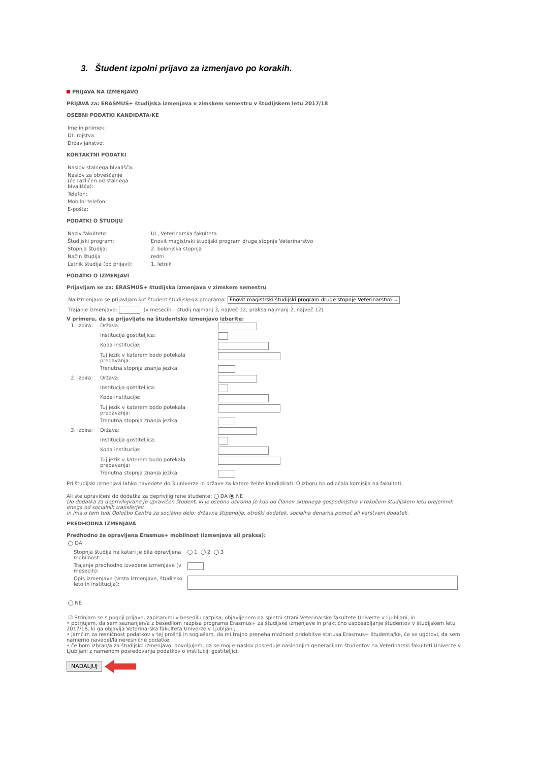3. Študent izpolni prijavo za izmenjavo po korakih.
PRIJAVA NA IZMENJAVO
PRIJAVA za: ERASMUS+ študijska izmenjava v zimskem semestru v študijskem letu 2017/18
OSEBNI PODATKI KANDIDATA/KE
| Ime in priimek: | |
| Dt. rojstva: | |
| Državljanstvo: | |
KONTAKTNI PODATKI
| Naslov stalnega bivališča: | |
| Naslov za obveščanje (če različen od stalnega bivališča): | |
| Telefon: | |
| Mobilni telefon: | |
| E-pošta: | |
PODATKI O ŠTUDIJU
| Naziv fakultete: | UL, Veterinarska fakulteta |
| Študijski program: | Enovit magistrski študijski program druge stopnje Veterinarstvo |
| Stopnja študija: | 2. bolonjska stopnja |
| Način študija | redni |
| Letnik študija (ob prijavi): | 1. letnik |
PODATKI O IZMENJAVI
Prijavljam se za: ERASMUS+ študijska izmenjava v zimskem semestru
Na izmenjavo se prijavljam kot študent študijskega programa: Enovit magistrski študijski program druge stopnje Veterinarstvo ⌄
Trajanje izmenjave: (v mesecih – študij najmanj 3, največ 12; praksa najmanj 2, največ 12)
V primeru, da se prijavljate na študentsko izmenjavo izberite:
| 1. izbira: | Država: | |
| | Institucija gostiteljica: | |
| | Koda institucije: | |
| | Tuj jezik v katerem bodo potekala predavanja: | |
| | Trenutna stopnja znanja jezika: | |
| 2. izbira: | Država: | |
| | Institucija gostiteljica: | |
| | Koda institucije: | |
| | Tuj jezik v katerem bodo potekala predavanja: | |
| | Trenutna stopnja znanja jezika: | |
| 3. izbira: | Država: | |
| | Institucija gostiteljica: | |
| | Koda institucije: | |
| | Tuj jezik v katerem bodo potekala predavanja: | |
| | Trenutna stopnja znanja jezika: | |
Pri študijski izmenjavi lahko navedete do 3 univerze in države za katere želite kandidirati. O izboru bo odločala komisija na fakulteti.
Ali ste upravičeni do dodatka za depriviligirane študente: DA NE
Do dodatka za depriviligirane je upravičen študent, ki je osebno oziroma je kdo od članov skupnega gospodinjstva v tekočem študijskem letu prejemnik enega od socialnih transferjev
in ima o tem tudi Odločbo Centra za socialno delo: državna štipendija, otroški dodatek, socialna denarna pomoč ali varstveni dodatek.
PREDHODNA IZMENJAVA
Predhodno že opravljena Erasmus+ mobilnost (izmenjava ali praksa):
DA
| Stopnja študija na kateri je bila opravljena mobilnost: | 1 2 3 |
| Trajanje predhodno izvedene izmenjave (v mesecih): | |
| Opis izmenjave (vrsta izmenjave, študijsko leto in institucija): | |
NE
☑ Strinjam se s pogoji prijave, zapisanimi v besedilu razpisa, objavljenem na spletni strani Veterinarske fakultete Univerze v Ljubljani, in
• potrjujem, da sem seznanjen/a z besedilom razpisa programa Erasmus+ za študijske izmenjave in praktično usposabljanje študentov v študijskem letu 2017/18, ki ga objavlja Veterinarska fakulteta Univerze v Ljubljani;
• jamčim za resničnost podatkov v tej prošnji in soglašam, da mi trajno preneha možnost pridobitve statusa Erasmus+ študenta/ke, če se ugotovi, da sem namerno navedel/la neresnične podatke;
• če bom izbran/a za študijsko izmenjavo, dovoljujem, da se moj e-naslov posreduje naslednjim generacijam študentov na Veterinarski fakulteti Univerze v Ljubljani z namenom posredovanja podatkov o instituciji gostiteljici.
NADALJUJ